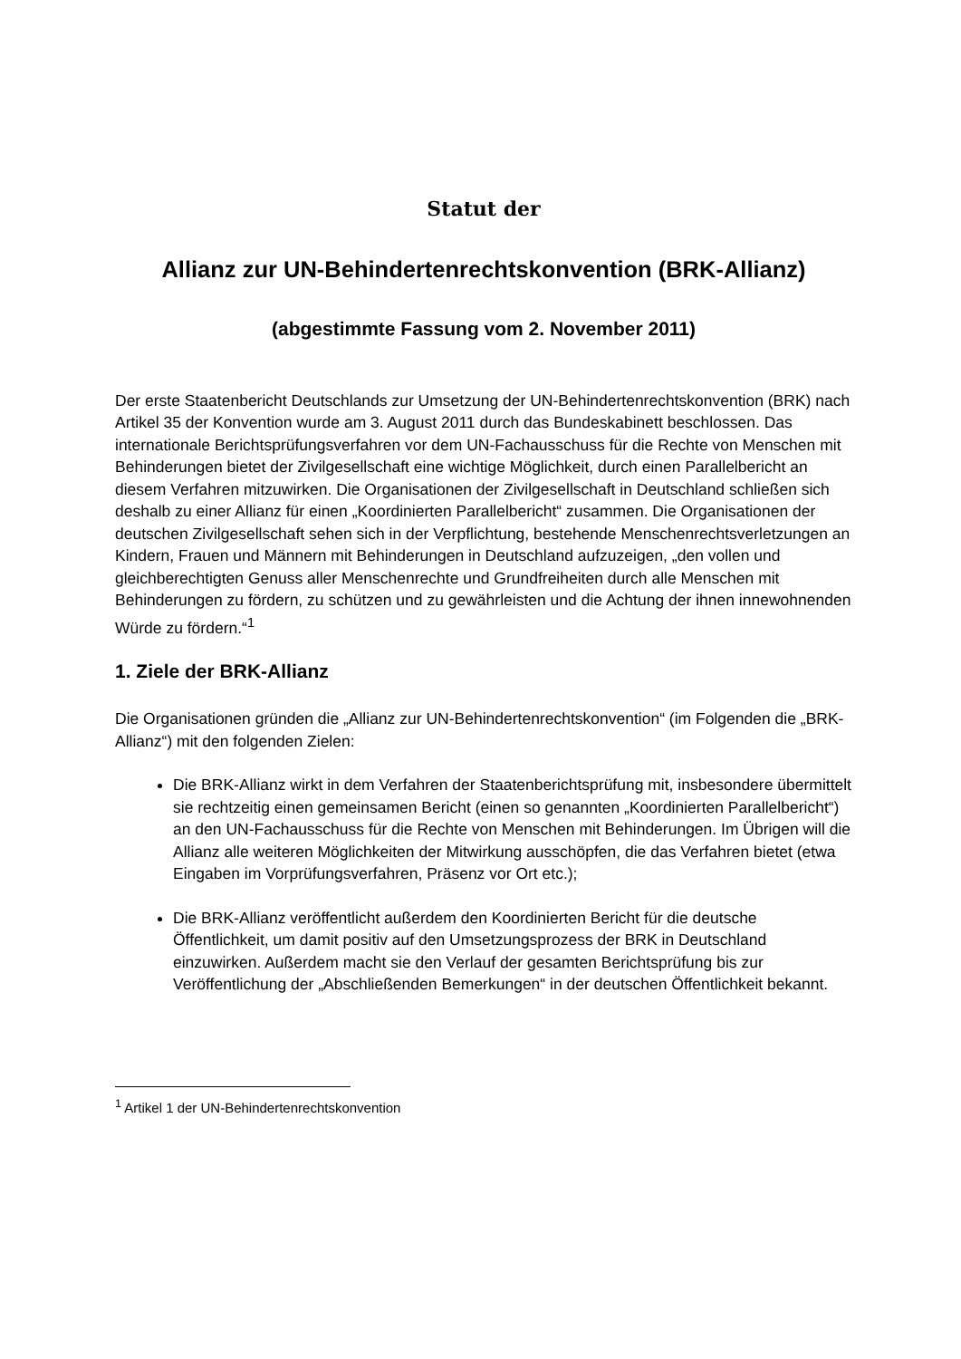Statut der
Allianz zur UN-Behindertenrechtskonvention (BRK-Allianz)
(abgestimmte Fassung vom 2. November 2011)
Der erste Staatenbericht Deutschlands zur Umsetzung der UN-Behindertenrechtskonvention (BRK) nach Artikel 35 der Konvention wurde am 3. August 2011 durch das Bundeskabinett beschlossen. Das internationale Berichtsprüfungsverfahren vor dem UN-Fachausschuss für die Rechte von Menschen mit Behinderungen bietet der Zivilgesellschaft eine wichtige Möglichkeit, durch einen Parallelbericht an diesem Verfahren mitzuwirken. Die Organisationen der Zivilgesellschaft in Deutschland schließen sich deshalb zu einer Allianz für einen „Koordinierten Parallelbericht“ zusammen. Die Organisationen der deutschen Zivilgesellschaft sehen sich in der Verpflichtung, bestehende Menschenrechtsverletzungen an Kindern, Frauen und Männern mit Behinderungen in Deutschland aufzuzeigen, „den vollen und gleichberechtigten Genuss aller Menschenrechte und Grundfreiheiten durch alle Menschen mit Behinderungen zu fördern, zu schützen und zu gewährleisten und die Achtung der ihnen innewohnenden Würde zu fördern.“<sup>1</sup>
1. Ziele der BRK-Allianz
Die Organisationen gründen die „Allianz zur UN-Behindertenrechtskonvention“ (im Folgenden die „BRK-Allianz“) mit den folgenden Zielen:
Die BRK-Allianz wirkt in dem Verfahren der Staatenberichtsprüfung mit, insbesondere übermittelt sie rechtzeitig einen gemeinsamen Bericht (einen so genannten „Koordinierten Parallelbericht“) an den UN-Fachausschuss für die Rechte von Menschen mit Behinderungen. Im Übrigen will die Allianz alle weiteren Möglichkeiten der Mitwirkung ausschöpfen, die das Verfahren bietet (etwa Eingaben im Vorprüfungsverfahren, Präsenz vor Ort etc.);
Die BRK-Allianz veröffentlicht außerdem den Koordinierten Bericht für die deutsche Öffentlichkeit, um damit positiv auf den Umsetzungsprozess der BRK in Deutschland einzuwirken. Außerdem macht sie den Verlauf der gesamten Berichtsprüfung bis zur Veröffentlichung der „Abschließenden Bemerkungen“ in der deutschen Öffentlichkeit bekannt.
<sup>1</sup> Artikel 1 der UN-Behindertenrechtskonvention